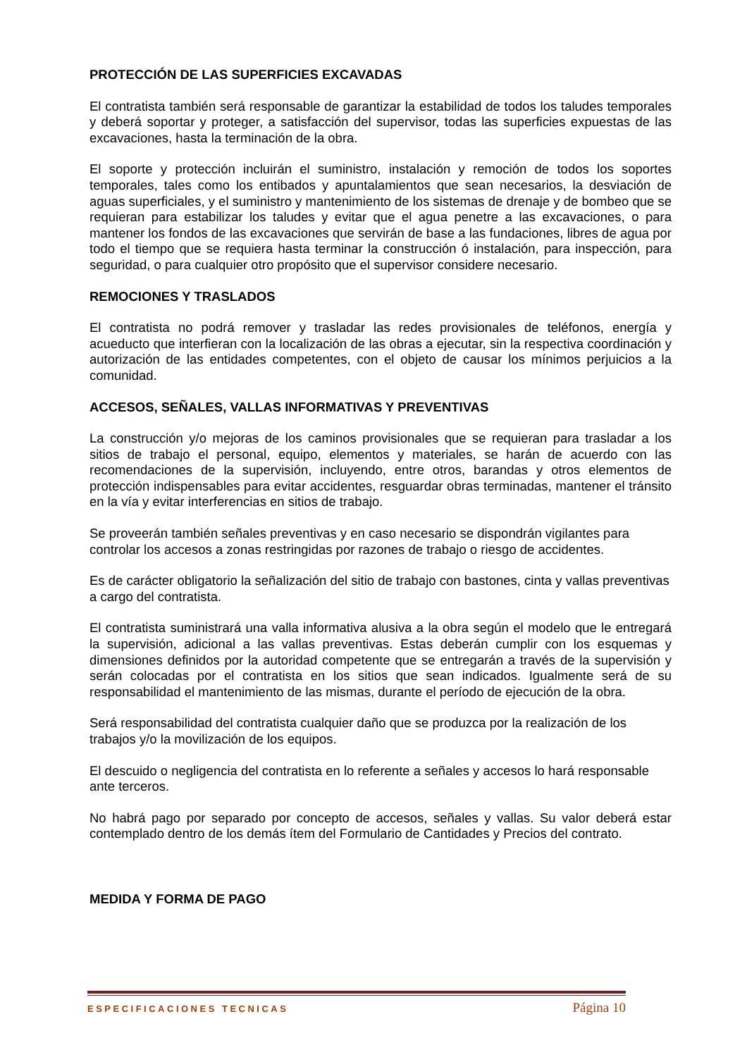PROTECCIÓN DE LAS SUPERFICIES EXCAVADAS
El contratista también será responsable de garantizar la estabilidad de todos los taludes temporales y deberá soportar y proteger, a satisfacción del supervisor, todas las superficies expuestas de las excavaciones, hasta la terminación de la obra.
El soporte y protección incluirán el suministro, instalación y remoción de todos los soportes temporales, tales como los entibados y apuntalamientos que sean necesarios, la desviación de aguas superficiales, y el suministro y mantenimiento de los sistemas de drenaje y de bombeo que se requieran para estabilizar los taludes y evitar que el agua penetre a las excavaciones, o para mantener los fondos de las excavaciones que servirán de base a las fundaciones, libres de agua por todo el tiempo que se requiera hasta terminar la construcción ó instalación, para inspección, para seguridad, o para cualquier otro propósito que el supervisor considere necesario.
REMOCIONES Y TRASLADOS
El contratista no podrá remover y trasladar las redes provisionales de teléfonos, energía y acueducto que interfieran con la localización de las obras a ejecutar, sin la respectiva coordinación y autorización de las entidades competentes, con el objeto de causar los mínimos perjuicios a la comunidad.
ACCESOS, SEÑALES, VALLAS INFORMATIVAS Y PREVENTIVAS
La construcción y/o mejoras de los caminos provisionales que se requieran para trasladar a los sitios de trabajo el personal, equipo, elementos y materiales, se harán de acuerdo con las recomendaciones de la supervisión, incluyendo, entre otros, barandas y otros elementos de protección indispensables para evitar accidentes, resguardar obras terminadas, mantener el tránsito en la vía y evitar interferencias en sitios de trabajo.
Se proveerán también señales preventivas y en caso necesario se dispondrán vigilantes para controlar los accesos a zonas restringidas por razones de trabajo o riesgo de accidentes.
Es de carácter obligatorio la señalización del sitio de trabajo con bastones, cinta y vallas preventivas a cargo del contratista.
El contratista suministrará una valla informativa alusiva a la obra según el modelo que le entregará la supervisión, adicional a las vallas preventivas. Estas deberán cumplir con los esquemas y dimensiones definidos por la autoridad competente que se entregarán a través de la supervisión y serán colocadas por el contratista en los sitios que sean indicados. Igualmente será de su responsabilidad el mantenimiento de las mismas, durante el período de ejecución de la obra.
Será responsabilidad del contratista cualquier daño que se produzca por la realización de los trabajos y/o la movilización de los equipos.
El descuido o negligencia del contratista en lo referente a señales y accesos lo hará responsable ante terceros.
No habrá pago por separado por concepto de accesos, señales y vallas. Su valor deberá estar contemplado dentro de los demás ítem del Formulario de Cantidades y Precios del contrato.
MEDIDA Y FORMA DE PAGO
ESPECIFICACIONES TECNICAS Página 10